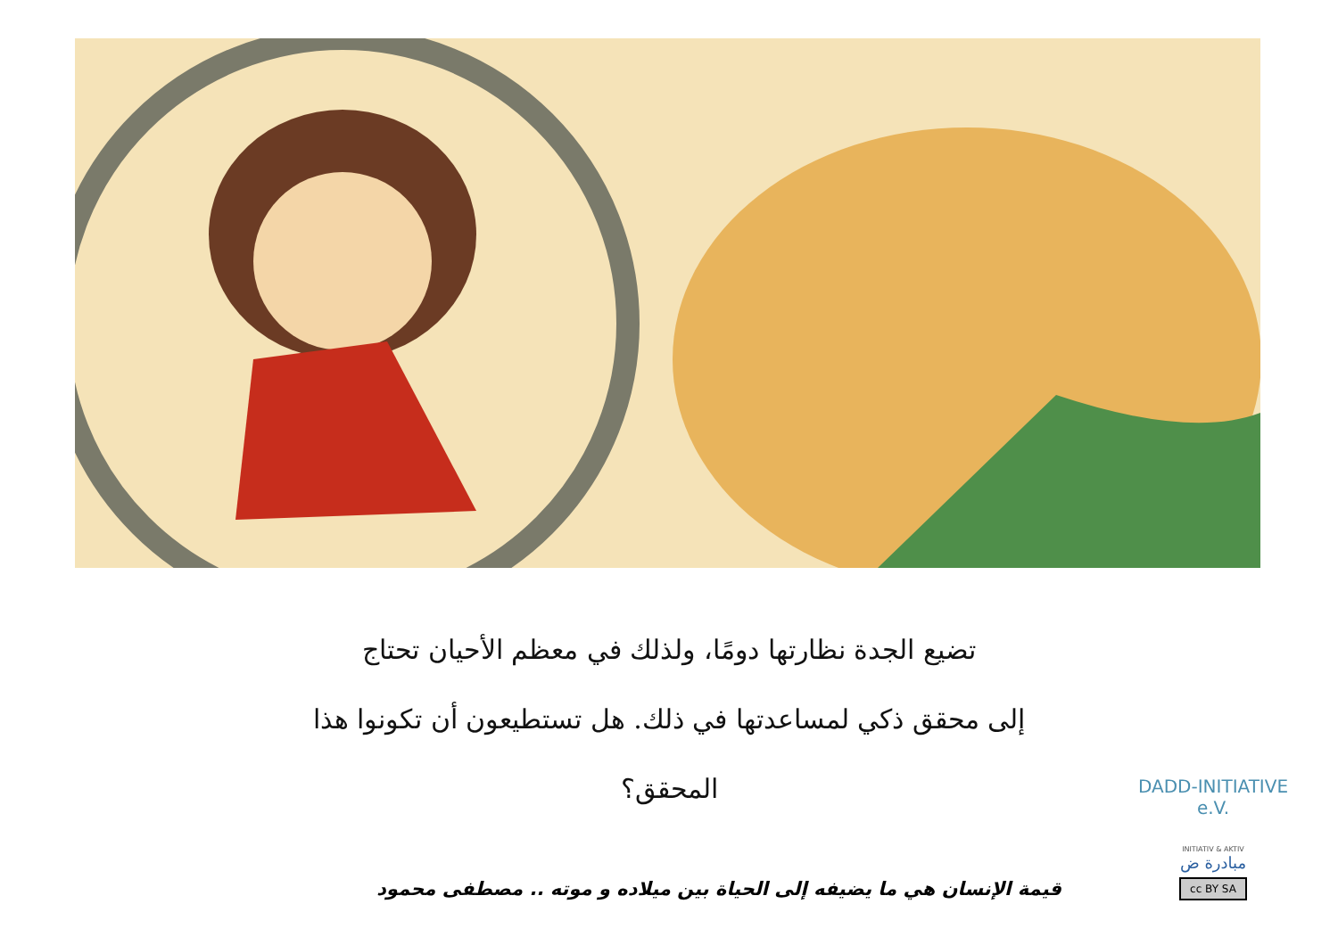تضيع الجدة نظارتها دومًا، ولذلك في معظم الأحيان تحتاج
إلى محقق ذكي لمساعدتها في ذلك. هل تستطيعون أن تكونوا هذا المحقق؟
قيمة الإنسان هي ما يضيفه إلى الحياة بين ميلاده و موته .. مصطفى محمود
DADD-INITIATIVE e.V.
INITIATIV & AKTIV
مبادرة ض
cc BY SA